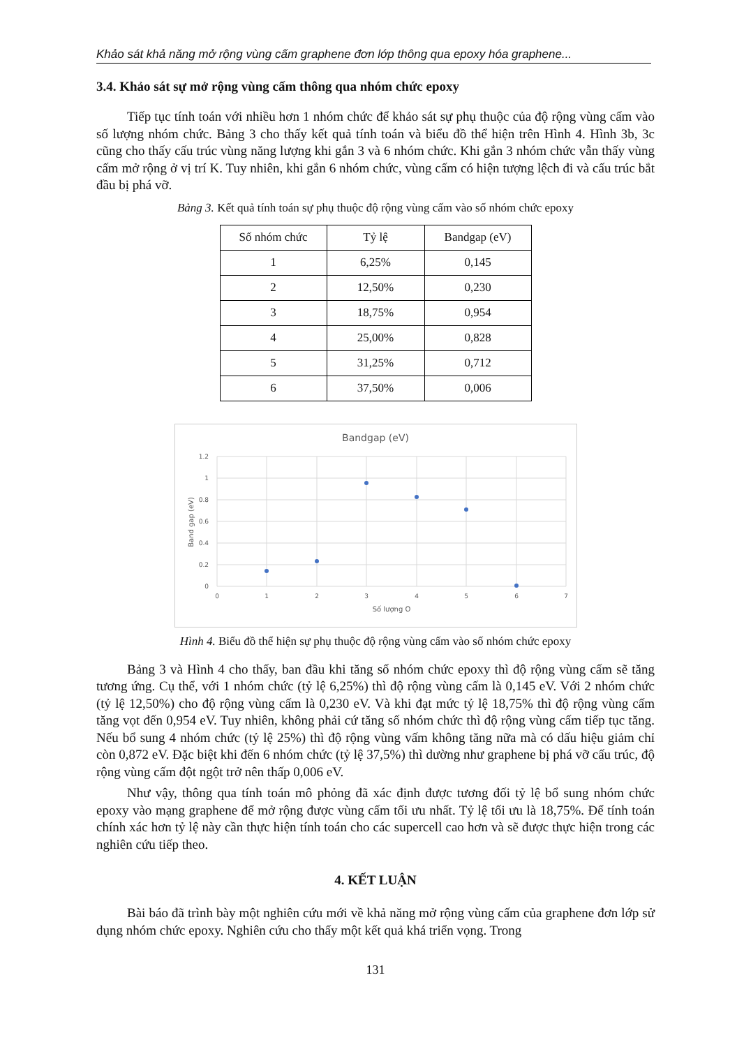Khảo sát khả năng mở rộng vùng cấm graphene đơn lớp thông qua epoxy hóa graphene...
3.4. Khảo sát sự mở rộng vùng cấm thông qua nhóm chức epoxy
Tiếp tục tính toán với nhiều hơn 1 nhóm chức để khảo sát sự phụ thuộc của độ rộng vùng cấm vào số lượng nhóm chức. Bảng 3 cho thấy kết quả tính toán và biểu đồ thể hiện trên Hình 4. Hình 3b, 3c cũng cho thấy cấu trúc vùng năng lượng khi gắn 3 và 6 nhóm chức. Khi gắn 3 nhóm chức vẫn thấy vùng cấm mở rộng ở vị trí K. Tuy nhiên, khi gắn 6 nhóm chức, vùng cấm có hiện tượng lệch đi và cấu trúc bắt đầu bị phá vỡ.
Bảng 3. Kết quả tính toán sự phụ thuộc độ rộng vùng cấm vào số nhóm chức epoxy
| Số nhóm chức | Tỷ lệ | Bandgap (eV) |
| --- | --- | --- |
| 1 | 6,25% | 0,145 |
| 2 | 12,50% | 0,230 |
| 3 | 18,75% | 0,954 |
| 4 | 25,00% | 0,828 |
| 5 | 31,25% | 0,712 |
| 6 | 37,50% | 0,006 |
Bandgap (eV)
1.2
1
0.8
0.6
0.4
0.2
0
0
1
2
3
4
5
6
7
Số lượng O
Band gap (eV)
Hình 4. Biểu đồ thể hiện sự phụ thuộc độ rộng vùng cấm vào số nhóm chức epoxy
Bảng 3 và Hình 4 cho thấy, ban đầu khi tăng số nhóm chức epoxy thì độ rộng vùng cấm sẽ tăng tương ứng. Cụ thể, với 1 nhóm chức (tỷ lệ 6,25%) thì độ rộng vùng cấm là 0,145 eV. Với 2 nhóm chức (tỷ lệ 12,50%) cho độ rộng vùng cấm là 0,230 eV. Và khi đạt mức tỷ lệ 18,75% thì độ rộng vùng cấm tăng vọt đến 0,954 eV. Tuy nhiên, không phải cứ tăng số nhóm chức thì độ rộng vùng cấm tiếp tục tăng. Nếu bổ sung 4 nhóm chức (tỷ lệ 25%) thì độ rộng vùng vấm không tăng nữa mà có dấu hiệu giảm chỉ còn 0,872 eV. Đặc biệt khi đến 6 nhóm chức (tỷ lệ 37,5%) thì dường như graphene bị phá vỡ cấu trúc, độ rộng vùng cấm đột ngột trở nên thấp 0,006 eV.
Như vậy, thông qua tính toán mô phỏng đã xác định được tương đối tỷ lệ bổ sung nhóm chức epoxy vào mạng graphene để mở rộng được vùng cấm tối ưu nhất. Tỷ lệ tối ưu là 18,75%. Để tính toán chính xác hơn tỷ lệ này cần thực hiện tính toán cho các supercell cao hơn và sẽ được thực hiện trong các nghiên cứu tiếp theo.
4. KẾT LUẬN
Bài báo đã trình bày một nghiên cứu mới về khả năng mở rộng vùng cấm của graphene đơn lớp sử dụng nhóm chức epoxy. Nghiên cứu cho thấy một kết quả khá triển vọng. Trong
131